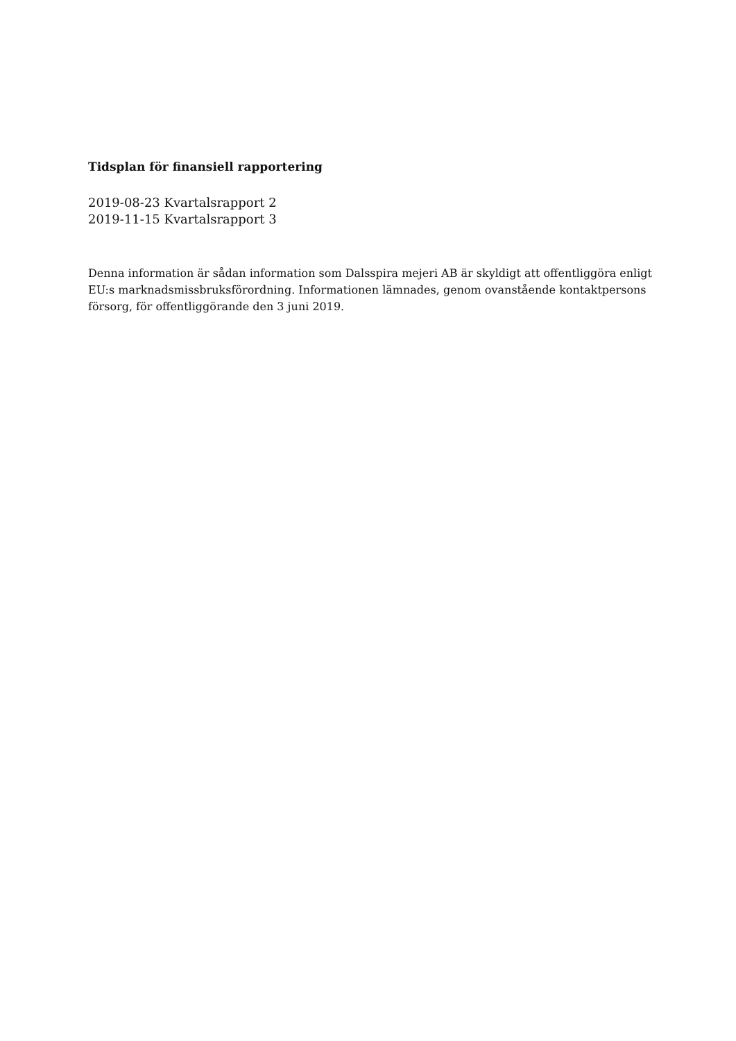Tidsplan för finansiell rapportering
2019-08-23 Kvartalsrapport 2
2019-11-15 Kvartalsrapport 3
Denna information är sådan information som Dalsspira mejeri AB är skyldigt att offentliggöra enligt EU:s marknadsmissbruksförordning. Informationen lämnades, genom ovanstående kontaktpersons försorg, för offentliggörande den 3 juni 2019.